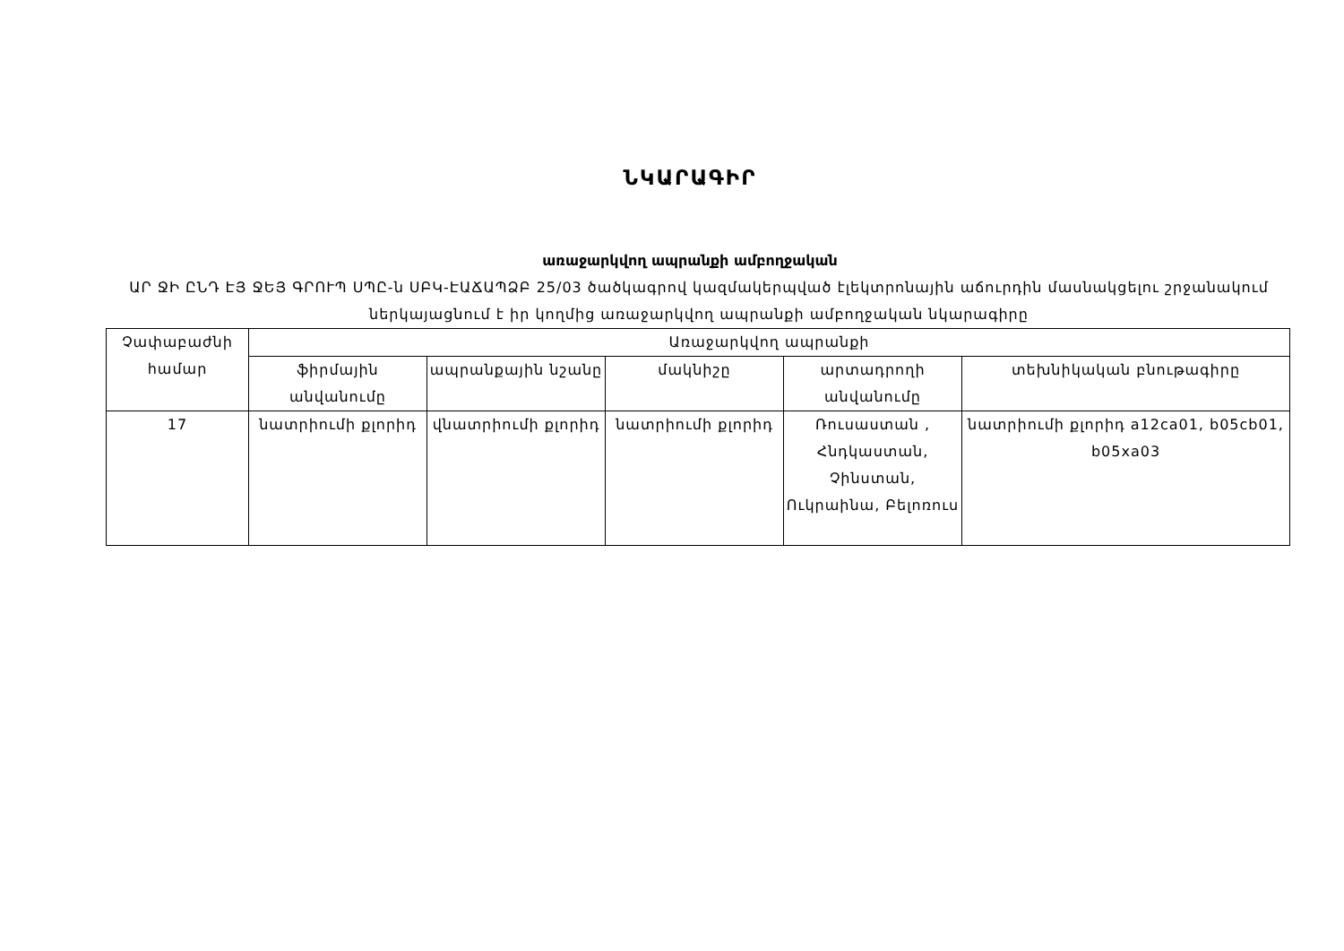ՆԿԱՐԱԳԻՐ
առաջարկվող ապրանքի ամբողջական
ԱՐ ՋԻ ԸՆԴ ԷՅ ՋԵՅ ԳՐՈՒՊ ՍՊԸ-ն ՍԲԿ-ԷԱՃԱՊՁԲ 25/03 ծածկագրով կազմակերպված էլեկտրոնային աճուրդին մասնակցելու շրջանակում ներկայացնում է իր կողմից առաջարկվող ապրանքի ամբողջական նկարագիրը
| Չափաբաժնի համար | Առաջարկվող ապրանքի | | | | |
| --- | --- | --- | --- | --- | --- |
| | ֆիրմային անվանումը | ապրանքային նշանը | մակնիշը | արտադրողի անվանումը | տեխնիկական բնութագիրը |
| 17 | նատրիումի քլորիդ | վնատրիումի քլորիդ | նատրիումի քլորիդ | Ռուսաստան , Հնդկաստան, Չինստան, Ուկրաինա, Բելոռուս | նատրիումի քլորիդ a12ca01, b05cb01, b05xa03 |